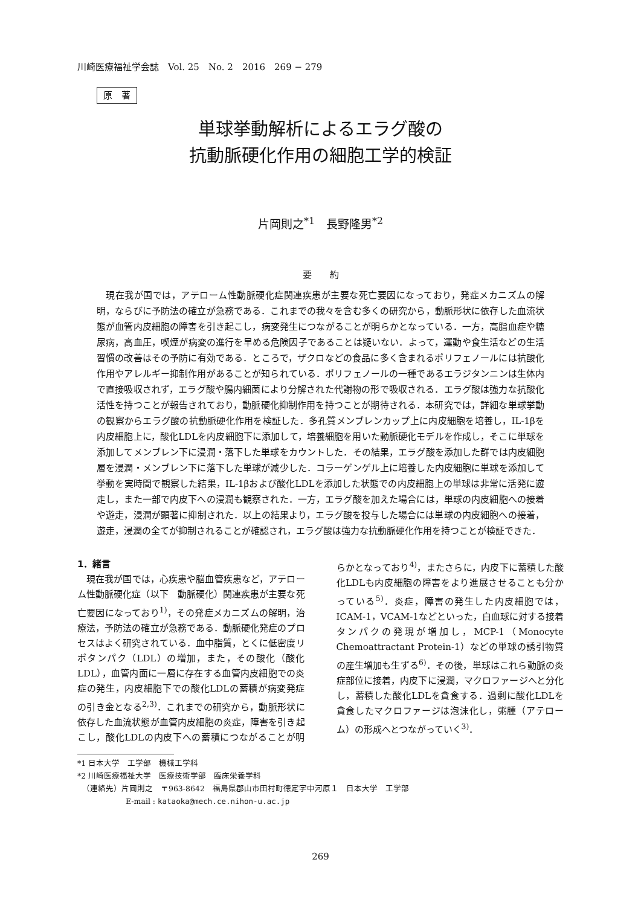川崎医療福祉学会誌　Vol. 25　No. 2　2016　269 − 279
原　著
単球挙動解析によるエラグ酸の
抗動脈硬化作用の細胞工学的検証
片岡則之<sup>*1</sup>　長野隆男<sup>*2</sup>
要　　約
現在我が国では，アテローム性動脈硬化症関連疾患が主要な死亡要因になっており，発症メカニズムの解明，ならびに予防法の確立が急務である．これまでの我々を含む多くの研究から，動脈形状に依存した血流状態が血管内皮細胞の障害を引き起こし，病変発生につながることが明らかとなっている．一方，高脂血症や糖尿病，高血圧，喫煙が病変の進行を早める危険因子であることは疑いない．よって，運動や食生活などの生活習慣の改善はその予防に有効である．ところで，ザクロなどの食品に多く含まれるポリフェノールには抗酸化作用やアレルギー抑制作用があることが知られている．ポリフェノールの一種であるエラジタンニンは生体内で直接吸収されず，エラグ酸や腸内細菌により分解された代謝物の形で吸収される．エラグ酸は強力な抗酸化活性を持つことが報告されており，動脈硬化抑制作用を持つことが期待される．本研究では，詳細な単球挙動の観察からエラグ酸の抗動脈硬化作用を検証した．多孔質メンブレンカップ上に内皮細胞を培養し，IL-1βを内皮細胞上に，酸化LDLを内皮細胞下に添加して，培養細胞を用いた動脈硬化モデルを作成し，そこに単球を添加してメンブレン下に浸潤・落下した単球をカウントした．その結果，エラグ酸を添加した群では内皮細胞層を浸潤・メンブレン下に落下した単球が減少した．コラーゲンゲル上に培養した内皮細胞に単球を添加して挙動を実時間で観察した結果，IL-1βおよび酸化LDLを添加した状態での内皮細胞上の単球は非常に活発に遊走し，また一部で内皮下への浸潤も観察された．一方，エラグ酸を加えた場合には，単球の内皮細胞への接着や遊走，浸潤が顕著に抑制された．以上の結果より，エラグ酸を投与した場合には単球の内皮細胞への接着，遊走，浸潤の全てが抑制されることが確認され，エラグ酸は強力な抗動脈硬化作用を持つことが検証できた．
1．緒言
現在我が国では，心疾患や脳血管疾患など，アテローム性動脈硬化症（以下　動脈硬化）関連疾患が主要な死亡要因になっており<sup>1)</sup>，その発症メカニズムの解明，治療法，予防法の確立が急務である．動脈硬化発症のプロセスはよく研究されている．血中脂質，とくに低密度リポタンパク（LDL）の増加，また，その酸化（酸化LDL），血管内面に一層に存在する血管内皮細胞での炎症の発生，内皮細胞下での酸化LDLの蓄積が病変発症の引き金となる<sup>2,3)</sup>．これまでの研究から，動脈形状に依存した血流状態が血管内皮細胞の炎症，障害を引き起こし，酸化LDLの内皮下への蓄積につながることが明らかとなっており<sup>4)</sup>，またさらに，内皮下に蓄積した酸化LDLも内皮細胞の障害をより進展させることも分かっている<sup>5)</sup>．炎症，障害の発生した内皮細胞では，ICAM-1，VCAM-1などといった，白血球に対する接着タンパクの発現が増加し，MCP-1（Monocyte Chemoattractant Protein-1）などの単球の誘引物質の産生増加も生ずる<sup>6)</sup>．その後，単球はこれら動脈の炎症部位に接着，内皮下に浸潤，マクロファージへと分化し，蓄積した酸化LDLを貪食する．過剰に酸化LDLを貪食したマクロファージは泡沫化し，粥腫（アテローム）の形成へとつながっていく<sup>3)</sup>．
*1 日本大学　工学部　機械工学科
*2 川崎医療福祉大学　医療技術学部　臨床栄養学科
（連絡先）片岡則之　〒963-8642　福島県郡山市田村町徳定字中河原１　日本大学　工学部
E-mail : kataoka@mech.ce.nihon-u.ac.jp
269